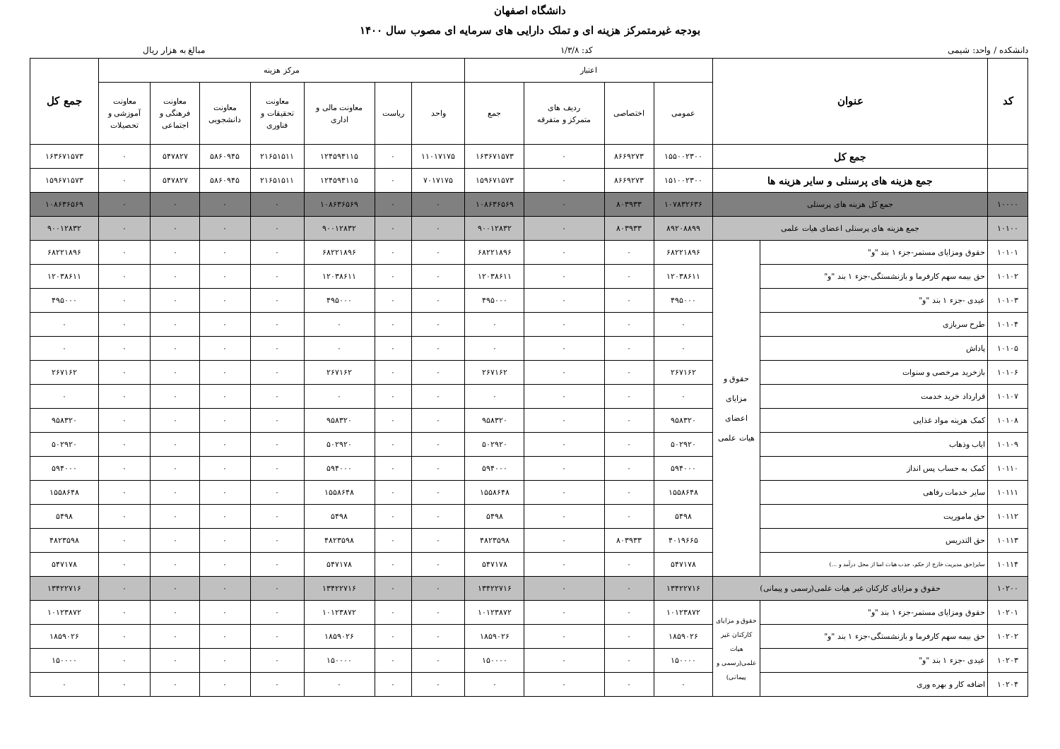دانشگاه اصفهان
بودجه غیرمتمرکز هزینه ای و تملک دارایی های سرمایه ای مصوب سال ۱۴۰۰
دانشکده / واحد: شیمی کد: ۱/۳/۸ مبالغ به هزار ریال
| کد | عنوان | | اعتبار | | | | مرکز هزینه | | | | | | | جمع کل |
| --- | --- | --- | --- | --- | --- | --- | --- | --- | --- | --- | --- | --- | --- | --- |
| | | | عمومی | اختصاصی | ردیف های متمرکز و متفرقه | جمع | واحد | ریاست | معاونت مالی و اداری | معاونت تحقیقات و فناوری | معاونت دانشجویی | معاونت فرهنگی و اجتماعی | معاونت آموزشی و تحصیلات | |
| | جمع کل | | ۱۵۵۰۰۲۳۰۰ | ۸۶۶۹۲۷۳ | ۰ | ۱۶۳۶۷۱۵۷۳ | ۱۱۰۱۷۱۷۵ | ۰ | ۱۲۴۵۹۴۱۱۵ | ۲۱۶۵۱۵۱۱ | ۵۸۶۰۹۴۵ | ۵۴۷۸۲۷ | ۰ | ۱۶۳۶۷۱۵۷۳ |
| | جمع هزینه های پرسنلی و سایر هزینه ها | | ۱۵۱۰۰۲۳۰۰ | ۸۶۶۹۲۷۳ | ۰ | ۱۵۹۶۷۱۵۷۳ | ۷۰۱۷۱۷۵ | ۰ | ۱۲۴۵۹۴۱۱۵ | ۲۱۶۵۱۵۱۱ | ۵۸۶۰۹۴۵ | ۵۴۷۸۲۷ | ۰ | ۱۵۹۶۷۱۵۷۳ |
| ۱۰۰۰۰ | جمع کل هزینه های پرسنلی | | ۱۰۷۸۳۲۶۳۶ | ۸۰۳۹۳۳ | ۰ | ۱۰۸۶۳۶۵۶۹ | ۰ | ۰ | ۱۰۸۶۳۶۵۶۹ | ۰ | ۰ | ۰ | ۰ | ۱۰۸۶۳۶۵۶۹ |
| ۱۰۱۰۰ | جمع هزینه های پرسنلی اعضای هیات علمی | | ۸۹۲۰۸۸۹۹ | ۸۰۳۹۳۳ | ۰ | ۹۰۰۱۲۸۳۲ | ۰ | ۰ | ۹۰۰۱۲۸۳۲ | ۰ | ۰ | ۰ | ۰ | ۹۰۰۱۲۸۳۲ |
| ۱۰۱۰۱ | حقوق ومزایای مستمر-جزء ۱ بند "و" | حقوق و مزایای اعضای هیات علمی | ۶۸۲۲۱۸۹۶ | ۰ | ۰ | ۶۸۲۲۱۸۹۶ | ۰ | ۰ | ۶۸۲۲۱۸۹۶ | ۰ | ۰ | ۰ | ۰ | ۶۸۲۲۱۸۹۶ |
| ۱۰۱۰۲ | حق بیمه سهم کارفرما و بازنشستگی-جزء ۱ بند "و" | | ۱۲۰۳۸۶۱۱ | ۰ | ۰ | ۱۲۰۳۸۶۱۱ | ۰ | ۰ | ۱۲۰۳۸۶۱۱ | ۰ | ۰ | ۰ | ۰ | ۱۲۰۳۸۶۱۱ |
| ۱۰۱۰۳ | عیدی -جزء ۱ بند "و" | | ۴۹۵۰۰۰ | ۰ | ۰ | ۴۹۵۰۰۰ | ۰ | ۰ | ۴۹۵۰۰۰ | ۰ | ۰ | ۰ | ۰ | ۴۹۵۰۰۰ |
| ۱۰۱۰۴ | طرح سربازی | | ۰ | ۰ | ۰ | ۰ | ۰ | ۰ | ۰ | ۰ | ۰ | ۰ | ۰ | ۰ |
| ۱۰۱۰۵ | پاداش | | ۰ | ۰ | ۰ | ۰ | ۰ | ۰ | ۰ | ۰ | ۰ | ۰ | ۰ | ۰ |
| ۱۰۱۰۶ | بازخرید مرخصی و سنوات | | ۲۶۷۱۶۲ | ۰ | ۰ | ۲۶۷۱۶۲ | ۰ | ۰ | ۲۶۷۱۶۲ | ۰ | ۰ | ۰ | ۰ | ۲۶۷۱۶۲ |
| ۱۰۱۰۷ | قرارداد خرید خدمت | | ۰ | ۰ | ۰ | ۰ | ۰ | ۰ | ۰ | ۰ | ۰ | ۰ | ۰ | ۰ |
| ۱۰۱۰۸ | کمک هزینه مواد غذایی | | ۹۵۸۳۲۰ | ۰ | ۰ | ۹۵۸۳۲۰ | ۰ | ۰ | ۹۵۸۳۲۰ | ۰ | ۰ | ۰ | ۰ | ۹۵۸۳۲۰ |
| ۱۰۱۰۹ | ایاب وذهاب | | ۵۰۲۹۲۰ | ۰ | ۰ | ۵۰۲۹۲۰ | ۰ | ۰ | ۵۰۲۹۲۰ | ۰ | ۰ | ۰ | ۰ | ۵۰۲۹۲۰ |
| ۱۰۱۱۰ | کمک به حساب پس انداز | | ۵۹۴۰۰۰ | ۰ | ۰ | ۵۹۴۰۰۰ | ۰ | ۰ | ۵۹۴۰۰۰ | ۰ | ۰ | ۰ | ۰ | ۵۹۴۰۰۰ |
| ۱۰۱۱۱ | سایر خدمات رفاهی | | ۱۵۵۸۶۴۸ | ۰ | ۰ | ۱۵۵۸۶۴۸ | ۰ | ۰ | ۱۵۵۸۶۴۸ | ۰ | ۰ | ۰ | ۰ | ۱۵۵۸۶۴۸ |
| ۱۰۱۱۲ | حق ماموریت | | ۵۴۹۸ | ۰ | ۰ | ۵۴۹۸ | ۰ | ۰ | ۵۴۹۸ | ۰ | ۰ | ۰ | ۰ | ۵۴۹۸ |
| ۱۰۱۱۳ | حق التدریس | | ۴۰۱۹۶۶۵ | ۸۰۳۹۳۳ | ۰ | ۴۸۲۳۵۹۸ | ۰ | ۰ | ۴۸۲۳۵۹۸ | ۰ | ۰ | ۰ | ۰ | ۴۸۲۳۵۹۸ |
| ۱۰۱۱۴ | سایر(حق مدیریت خارج از حکم، جذب هیات امنا از محل درآمد و ...) | | ۵۴۷۱۷۸ | ۰ | ۰ | ۵۴۷۱۷۸ | ۰ | ۰ | ۵۴۷۱۷۸ | ۰ | ۰ | ۰ | ۰ | ۵۴۷۱۷۸ |
| ۱۰۲۰۰ | حقوق و مزایای کارکنان غیر هیات علمی(رسمی و پیمانی) | | ۱۳۴۲۲۷۱۶ | ۰ | ۰ | ۱۳۴۲۲۷۱۶ | ۰ | ۰ | ۱۳۴۲۲۷۱۶ | ۰ | ۰ | ۰ | ۰ | ۱۳۴۲۲۷۱۶ |
| ۱۰۲۰۱ | حقوق ومزایای مستمر-جزء ۱ بند "و" | حقوق و مزایای کارکنان غیر هیات علمی(رسمی و پیمانی) | ۱۰۱۲۳۸۷۲ | ۰ | ۰ | ۱۰۱۲۳۸۷۲ | ۰ | ۰ | ۱۰۱۲۳۸۷۲ | ۰ | ۰ | ۰ | ۰ | ۱۰۱۲۳۸۷۲ |
| ۱۰۲۰۲ | حق بیمه سهم کارفرما و بازنشستگی-جزء ۱ بند "و" | | ۱۸۵۹۰۲۶ | ۰ | ۰ | ۱۸۵۹۰۲۶ | ۰ | ۰ | ۱۸۵۹۰۲۶ | ۰ | ۰ | ۰ | ۰ | ۱۸۵۹۰۲۶ |
| ۱۰۲۰۳ | عیدی -جزء ۱ بند "و" | | ۱۵۰۰۰۰ | ۰ | ۰ | ۱۵۰۰۰۰ | ۰ | ۰ | ۱۵۰۰۰۰ | ۰ | ۰ | ۰ | ۰ | ۱۵۰۰۰۰ |
| ۱۰۲۰۴ | اضافه کار و بهره وری | | ۰ | ۰ | ۰ | ۰ | ۰ | ۰ | ۰ | ۰ | ۰ | ۰ | ۰ | ۰ |